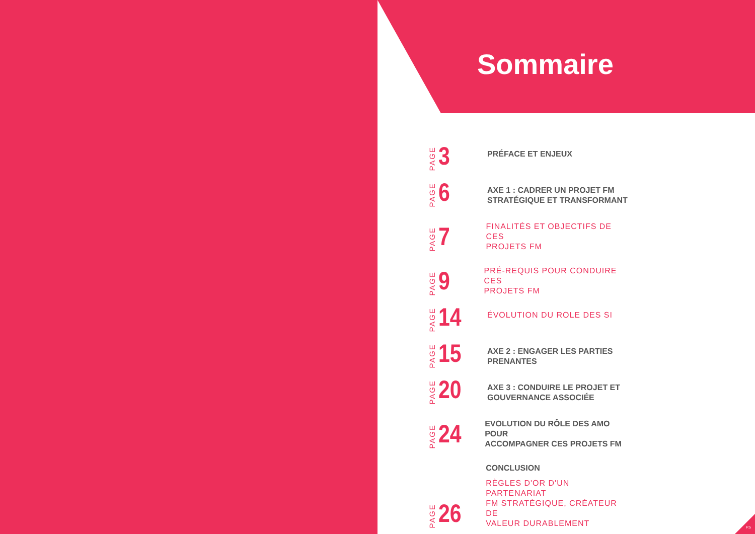Sommaire
PAGE 3
PRÉFACE ET ENJEUX
PAGE 6
AXE 1 : CADRER UN PROJET FM
STRATÉGIQUE ET TRANSFORMANT
PAGE 7
FINALITÉS ET OBJECTIFS DE CES
PROJETS FM
PAGE 9
PRÉ-REQUIS POUR CONDUIRE CES
PROJETS FM
PAGE 14
ÉVOLUTION DU ROLE DES SI
PAGE 15
AXE 2 : ENGAGER LES PARTIES
PRENANTES
PAGE 20
AXE 3 : CONDUIRE LE PROJET ET
GOUVERNANCE ASSOCIÉE
PAGE 24
EVOLUTION DU RÔLE DES AMO POUR
ACCOMPAGNER CES PROJETS FM
PAGE 26
CONCLUSION
RÈGLES D'OR D'UN PARTENARIAT
FM STRATÉGIQUE, CRÉATEUR DE
VALEUR DURABLEMENT
P.5